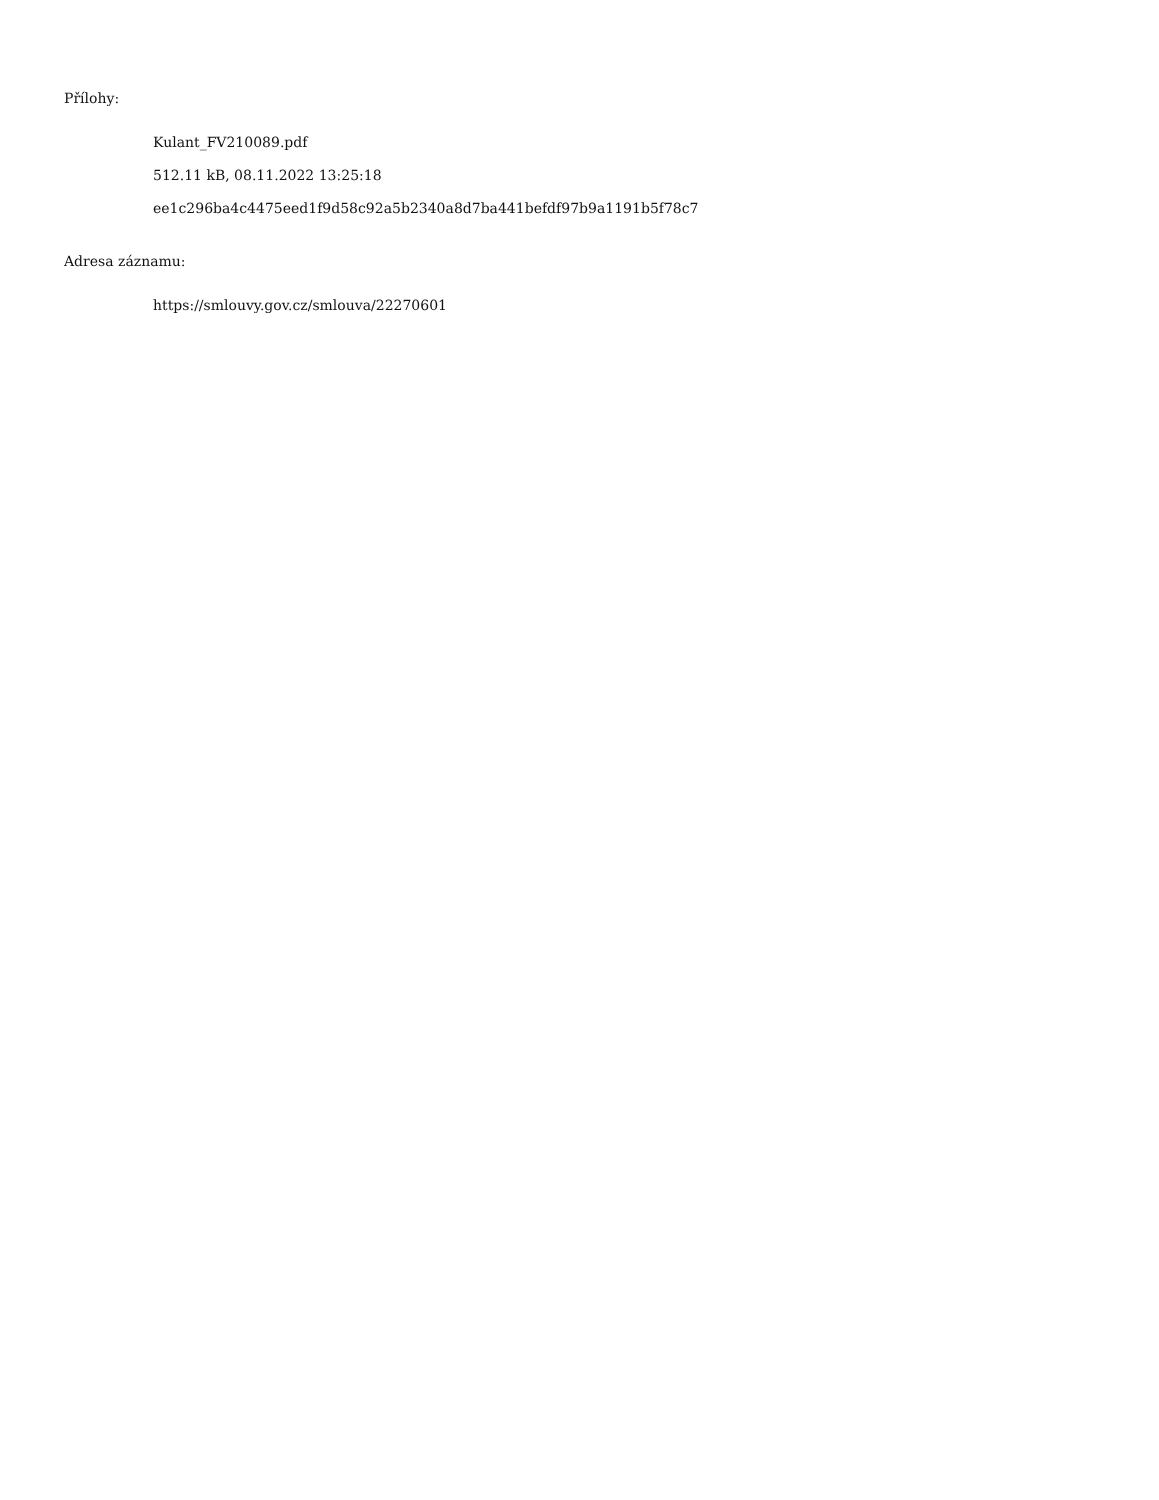Přílohy:
Kulant_FV210089.pdf
512.11 kB, 08.11.2022 13:25:18
ee1c296ba4c4475eed1f9d58c92a5b2340a8d7ba441befdf97b9a1191b5f78c7
Adresa záznamu:
https://smlouvy.gov.cz/smlouva/22270601